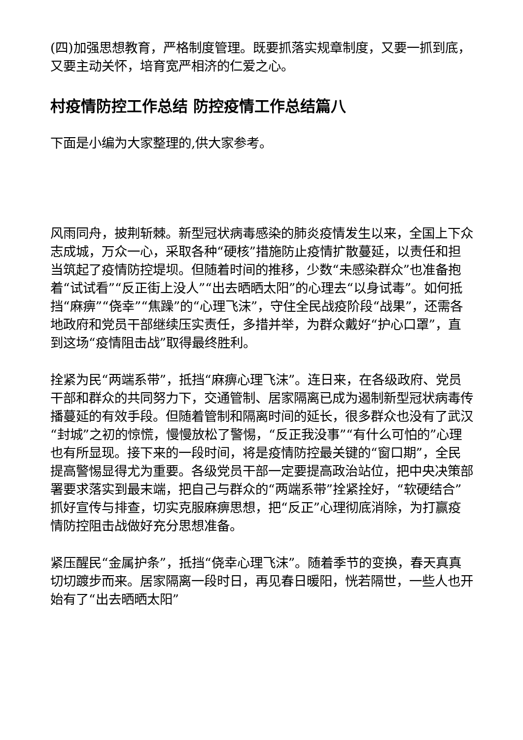(四)加强思想教育，严格制度管理。既要抓落实规章制度，又要一抓到底，又要主动关怀，培育宽严相济的仁爱之心。
村疫情防控工作总结 防控疫情工作总结篇八
下面是小编为大家整理的,供大家参考。
风雨同舟，披荆斩棘。新型冠状病毒感染的肺炎疫情发生以来，全国上下众志成城，万众一心，采取各种“硬核”措施防止疫情扩散蔓延，以责任和担当筑起了疫情防控堤坝。但随着时间的推移，少数“未感染群众”也准备抱着“试试看”“反正街上没人”“出去晒晒太阳”的心理去“以身试毒”。如何抵挡“麻痹”“侥幸”“焦躁”的“心理飞沫”，守住全民战疫阶段“战果”，还需各地政府和党员干部继续压实责任，多措并举，为群众戴好“护心口罩”，直到这场“疫情阻击战”取得最终胜利。
拴紧为民“两端系带”，抵挡“麻痹心理飞沫”。连日来，在各级政府、党员干部和群众的共同努力下，交通管制、居家隔离已成为遏制新型冠状病毒传播蔓延的有效手段。但随着管制和隔离时间的延长，很多群众也没有了武汉“封城”之初的惊慌，慢慢放松了警惕，“反正我没事”“有什么可怕的”心理也有所显现。接下来的一段时间，将是疫情防控最关键的“窗口期”，全民提高警惕显得尤为重要。各级党员干部一定要提高政治站位，把中央决策部署要求落实到最末端，把自己与群众的“两端系带”拴紧拴好，“软硬结合”抓好宣传与排查，切实克服麻痹思想，把“反正”心理彻底消除，为打赢疫情防控阻击战做好充分思想准备。
紧压醒民“金属护条”，抵挡“侥幸心理飞沫”。随着季节的变换，春天真真切切踱步而来。居家隔离一段时日，再见春日暖阳，恍若隔世，一些人也开始有了“出去晒晒太阳”